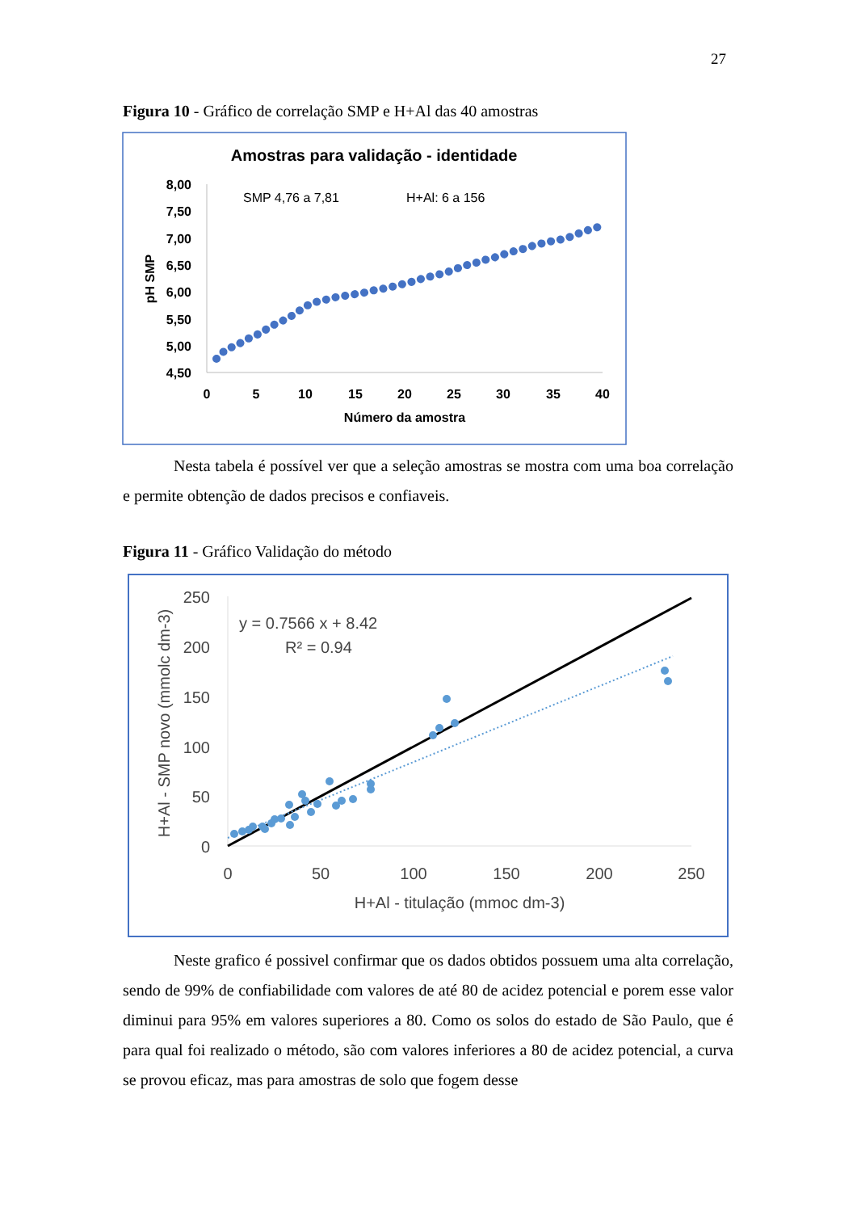27
Figura 10 - Gráfico de correlação SMP e H+Al das 40 amostras
Amostras para validação - identidade
SMP 4,76 a 7,81
H+Al: 6 a 156
8,00
7,50
7,00
6,50
6,00
5,50
5,00
4,50
0
5
10
15
20
25
30
35
40
Número da amostra
pH SMP
Nesta tabela é possível ver que a seleção amostras se mostra com uma boa correlação e permite obtenção de dados precisos e confiaveis.
Figura 11 - Gráfico Validação do método
250
200
150
100
50
0
0
50
100
150
200
250
H+Al - titulação (mmoc dm-3)
H+Al - SMP novo (mmolc dm-3)
y = 0.7566 x + 8.42
R² = 0.94
Neste grafico é possivel confirmar que os dados obtidos possuem uma alta correlação, sendo de 99% de confiabilidade com valores de até 80 de acidez potencial e porem esse valor diminui para 95% em valores superiores a 80. Como os solos do estado de São Paulo, que é para qual foi realizado o método, são com valores inferiores a 80 de acidez potencial, a curva se provou eficaz, mas para amostras de solo que fogem desse